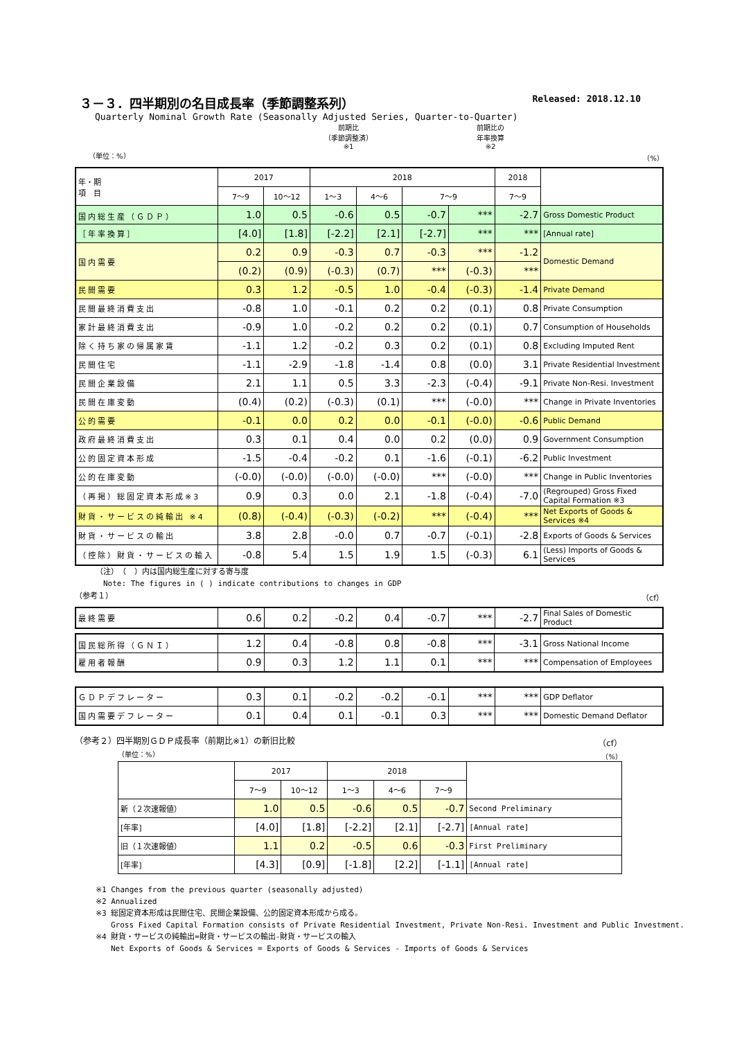３－３．四半期別の名目成長率（季節調整系列） Released: 2018.12.10
Quarterly Nominal Growth Rate (Seasonally Adjusted Series, Quarter-to-Quarter)
前期比
（季節調整済）
※1 前期比の
年率換算
※2
（単位：%） （%）
| 年・期 項 目 | 2017 | | 2018 | | | | 2018 | |
| --- | --- | --- | --- | --- | --- | --- | --- | --- |
| | 7～9 | 10～12 | 1～3 | 4～6 | 7～9 | | 7～9 | |
| 国内総生産（ＧＤＰ） | 1.0 | 0.5 | -0.6 | 0.5 | -0.7 | *** | -2.7 | Gross Domestic Product |
| ［年率換算］ | [4.0] | [1.8] | [-2.2] | [2.1] | [-2.7] | *** | *** | [Annual rate] |
| 国内需要 | 0.2 | 0.9 | -0.3 | 0.7 | -0.3 | *** | -1.2 | Domestic Demand |
| | (0.2) | (0.9) | (-0.3) | (0.7) | *** | (-0.3) | *** | |
| 民間需要 | 0.3 | 1.2 | -0.5 | 1.0 | -0.4 | (-0.3) | -1.4 | Private Demand |
| 民間最終消費支出 | -0.8 | 1.0 | -0.1 | 0.2 | 0.2 | (0.1) | 0.8 | Private Consumption |
| 家計最終消費支出 | -0.9 | 1.0 | -0.2 | 0.2 | 0.2 | (0.1) | 0.7 | Consumption of Households |
| 除く持ち家の帰属家賃 | -1.1 | 1.2 | -0.2 | 0.3 | 0.2 | (0.1) | 0.8 | Excluding Imputed Rent |
| 民間住宅 | -1.1 | -2.9 | -1.8 | -1.4 | 0.8 | (0.0) | 3.1 | Private Residential Investment |
| 民間企業設備 | 2.1 | 1.1 | 0.5 | 3.3 | -2.3 | (-0.4) | -9.1 | Private Non-Resi. Investment |
| 民間在庫変動 | (0.4) | (0.2) | (-0.3) | (0.1) | *** | (-0.0) | *** | Change in Private Inventories |
| 公的需要 | -0.1 | 0.0 | 0.2 | 0.0 | -0.1 | (-0.0) | -0.6 | Public Demand |
| 政府最終消費支出 | 0.3 | 0.1 | 0.4 | 0.0 | 0.2 | (0.0) | 0.9 | Government Consumption |
| 公的固定資本形成 | -1.5 | -0.4 | -0.2 | 0.1 | -1.6 | (-0.1) | -6.2 | Public Investment |
| 公的在庫変動 | (-0.0) | (-0.0) | (-0.0) | (-0.0) | *** | (-0.0) | *** | Change in Public Inventories |
| （再掲）総固定資本形成※3 | 0.9 | 0.3 | 0.0 | 2.1 | -1.8 | (-0.4) | -7.0 | (Regrouped) Gross Fixed Capital Formation ※3 |
| 財貨・サービスの純輸出 ※4 | (0.8) | (-0.4) | (-0.3) | (-0.2) | *** | (-0.4) | *** | Net Exports of Goods & Services ※4 |
| 財貨・サービスの輸出 | 3.8 | 2.8 | -0.0 | 0.7 | -0.7 | (-0.1) | -2.8 | Exports of Goods & Services |
| （控除）財貨・サービスの輸入 | -0.8 | 5.4 | 1.5 | 1.9 | 1.5 | (-0.3) | 6.1 | (Less) Imports of Goods & Services |
（注）　（　）内は国内総生産に対する寄与度
　Note: The figures in ( ) indicate contributions to changes in GDP
（参考１） （cf）
| 最終需要 | 0.6 | 0.2 | -0.2 | 0.4 | -0.7 | *** | -2.7 | Final Sales of Domestic Product |
| 国民総所得（ＧＮＩ） | 1.2 | 0.4 | -0.8 | 0.8 | -0.8 | *** | -3.1 | Gross National Income |
| 雇用者報酬 | 0.9 | 0.3 | 1.2 | 1.1 | 0.1 | *** | *** | Compensation of Employees |
| ＧＤＰデフレーター | 0.3 | 0.1 | -0.2 | -0.2 | -0.1 | *** | *** | GDP Deflator |
| 国内需要デフレーター | 0.1 | 0.4 | 0.1 | -0.1 | 0.3 | *** | *** | Domestic Demand Deflator |
（参考２）四半期別ＧＤＰ成長率（前期比※1）の新旧比較 （cf）
（単位：%） （%）
| | 2017 | | 2018 | | | |
| --- | --- | --- | --- | --- | --- | --- |
| | 7～9 | 10～12 | 1～3 | 4～6 | 7～9 | |
| 新（２次速報値） | 1.0 | 0.5 | -0.6 | 0.5 | -0.7 | Second Preliminary |
| [年率] | [4.0] | [1.8] | [-2.2] | [2.1] | [-2.7] | [Annual rate] |
| 旧（１次速報値） | 1.1 | 0.2 | -0.5 | 0.6 | -0.3 | First Preliminary |
| [年率] | [4.3] | [0.9] | [-1.8] | [2.2] | [-1.1] | [Annual rate] |
※1 Changes from the previous quarter (seasonally adjusted)
※2 Annualized
※3 総固定資本形成は民間住宅、民間企業設備、公的固定資本形成から成る。
　　Gross Fixed Capital Formation consists of Private Residential Investment, Private Non-Resi. Investment and Public Investment.
※4 財貨・サービスの純輸出=財貨・サービスの輸出-財貨・サービスの輸入
　　Net Exports of Goods & Services = Exports of Goods & Services - Imports of Goods & Services